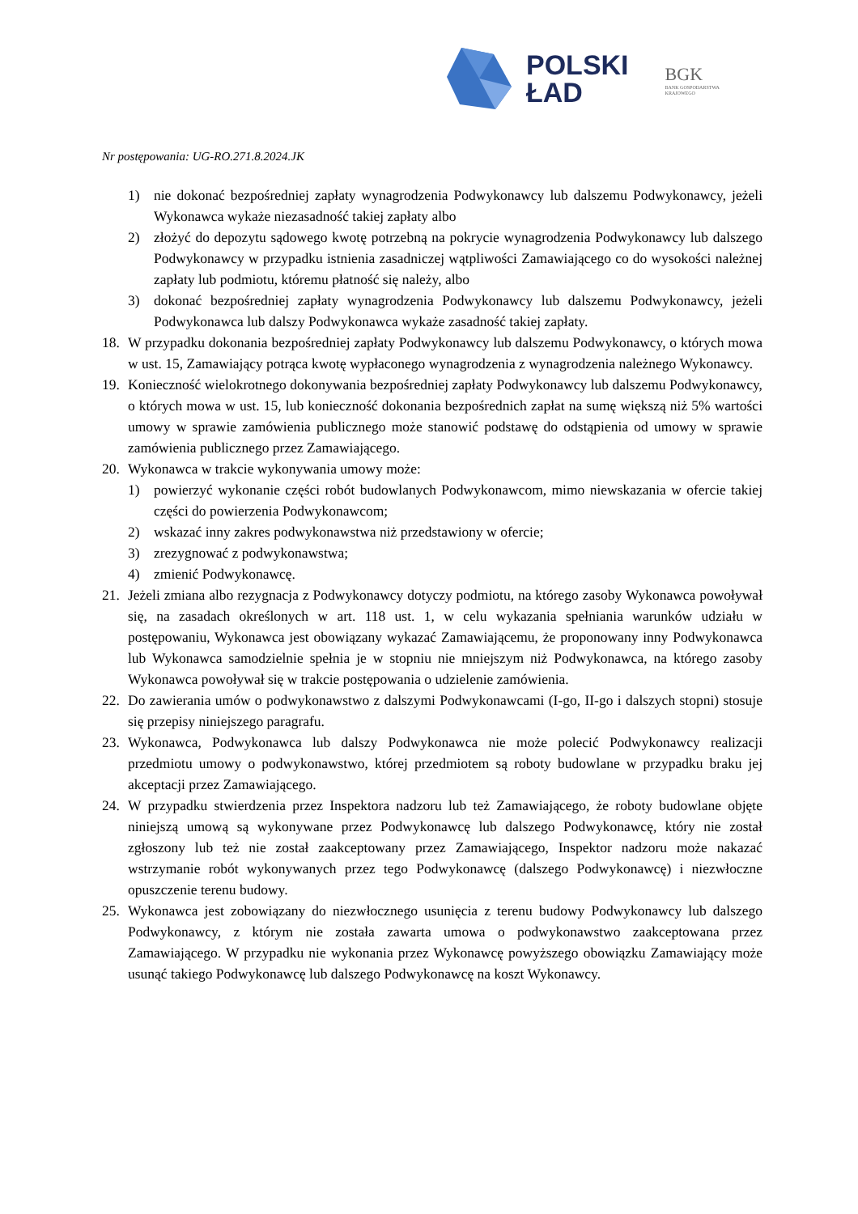POLSKI
ŁAD
BGK
BANK GOSPODARSTWA
KRAJOWEGO
Nr postępowania: UG-RO.271.8.2024.JK
1) nie dokonać bezpośredniej zapłaty wynagrodzenia Podwykonawcy lub dalszemu Podwykonawcy, jeżeli Wykonawca wykaże niezasadność takiej zapłaty albo
2) złożyć do depozytu sądowego kwotę potrzebną na pokrycie wynagrodzenia Podwykonawcy lub dalszego Podwykonawcy w przypadku istnienia zasadniczej wątpliwości Zamawiającego co do wysokości należnej zapłaty lub podmiotu, któremu płatność się należy, albo
3) dokonać bezpośredniej zapłaty wynagrodzenia Podwykonawcy lub dalszemu Podwykonawcy, jeżeli Podwykonawca lub dalszy Podwykonawca wykaże zasadność takiej zapłaty.
18. W przypadku dokonania bezpośredniej zapłaty Podwykonawcy lub dalszemu Podwykonawcy, o których mowa w ust. 15, Zamawiający potrąca kwotę wypłaconego wynagrodzenia z wynagrodzenia należnego Wykonawcy.
19. Konieczność wielokrotnego dokonywania bezpośredniej zapłaty Podwykonawcy lub dalszemu Podwykonawcy, o których mowa w ust. 15, lub konieczność dokonania bezpośrednich zapłat na sumę większą niż 5% wartości umowy w sprawie zamówienia publicznego może stanowić podstawę do odstąpienia od umowy w sprawie zamówienia publicznego przez Zamawiającego.
20. Wykonawca w trakcie wykonywania umowy może:
1) powierzyć wykonanie części robót budowlanych Podwykonawcom, mimo niewskazania w ofercie takiej części do powierzenia Podwykonawcom;
2) wskazać inny zakres podwykonawstwa niż przedstawiony w ofercie;
3) zrezygnować z podwykonawstwa;
4) zmienić Podwykonawcę.
21. Jeżeli zmiana albo rezygnacja z Podwykonawcy dotyczy podmiotu, na którego zasoby Wykonawca powoływał się, na zasadach określonych w art. 118 ust. 1, w celu wykazania spełniania warunków udziału w postępowaniu, Wykonawca jest obowiązany wykazać Zamawiającemu, że proponowany inny Podwykonawca lub Wykonawca samodzielnie spełnia je w stopniu nie mniejszym niż Podwykonawca, na którego zasoby Wykonawca powoływał się w trakcie postępowania o udzielenie zamówienia.
22. Do zawierania umów o podwykonawstwo z dalszymi Podwykonawcami (I-go, II-go i dalszych stopni) stosuje się przepisy niniejszego paragrafu.
23. Wykonawca, Podwykonawca lub dalszy Podwykonawca nie może polecić Podwykonawcy realizacji przedmiotu umowy o podwykonawstwo, której przedmiotem są roboty budowlane w przypadku braku jej akceptacji przez Zamawiającego.
24. W przypadku stwierdzenia przez Inspektora nadzoru lub też Zamawiającego, że roboty budowlane objęte niniejszą umową są wykonywane przez Podwykonawcę lub dalszego Podwykonawcę, który nie został zgłoszony lub też nie został zaakceptowany przez Zamawiającego, Inspektor nadzoru może nakazać wstrzymanie robót wykonywanych przez tego Podwykonawcę (dalszego Podwykonawcę) i niezwłoczne opuszczenie terenu budowy.
25. Wykonawca jest zobowiązany do niezwłocznego usunięcia z terenu budowy Podwykonawcy lub dalszego Podwykonawcy, z którym nie została zawarta umowa o podwykonawstwo zaakceptowana przez Zamawiającego. W przypadku nie wykonania przez Wykonawcę powyższego obowiązku Zamawiający może usunąć takiego Podwykonawcę lub dalszego Podwykonawcę na koszt Wykonawcy.